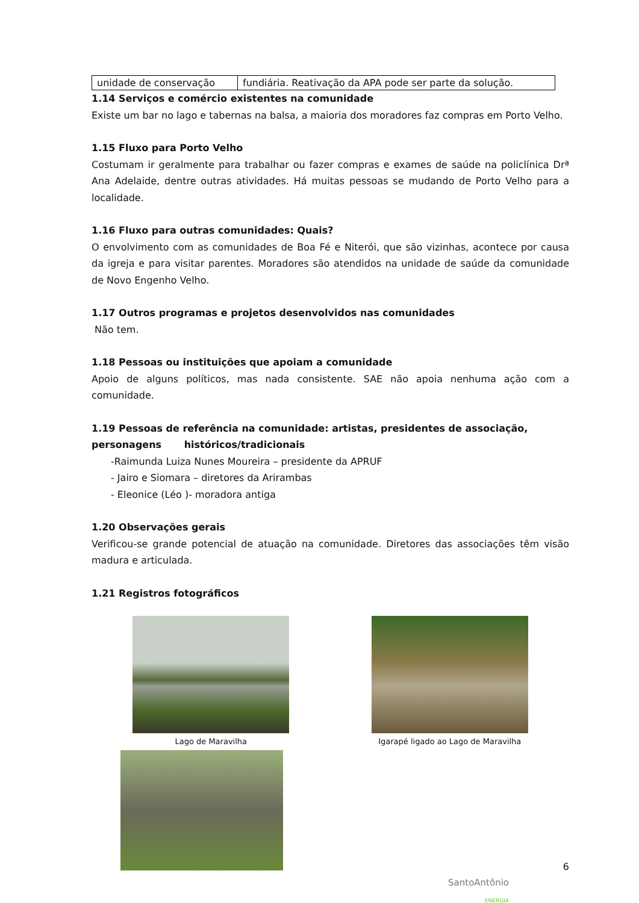| unidade de conservação | fundiária. Reativação da APA pode ser parte da solução. |
1.14 Serviços e comércio existentes na comunidade
Existe um bar no lago e tabernas na balsa, a maioria dos moradores faz compras em Porto Velho.
1.15 Fluxo para Porto Velho
Costumam ir geralmente para trabalhar ou fazer compras e exames de saúde na policlínica Drª Ana Adelaide, dentre outras atividades. Há muitas pessoas se mudando de Porto Velho para a localidade.
1.16 Fluxo para outras comunidades: Quais?
O envolvimento com as comunidades de Boa Fé e Niterói, que são vizinhas, acontece por causa da igreja e para visitar parentes. Moradores são atendidos na unidade de saúde da comunidade de Novo Engenho Velho.
1.17 Outros programas e projetos desenvolvidos nas comunidades
Não tem.
1.18 Pessoas ou instituições que apoiam a comunidade
Apoio de alguns políticos, mas nada consistente. SAE não apoia nenhuma ação com a comunidade.
1.19 Pessoas de referência na comunidade: artistas, presidentes de associação, personagens históricos/tradicionais
-Raimunda Luiza Nunes Moureira – presidente da APRUF
- Jairo e Siomara – diretores da Arirambas
- Eleonice (Léo )- moradora antiga
1.20 Observações gerais
Verificou-se grande potencial de atuação na comunidade. Diretores das associações têm visão madura e articulada.
1.21 Registros fotográficos
Lago de Maravilha Igarapé ligado ao Lago de Maravilha
6
SantoAntônio
ENERGIA